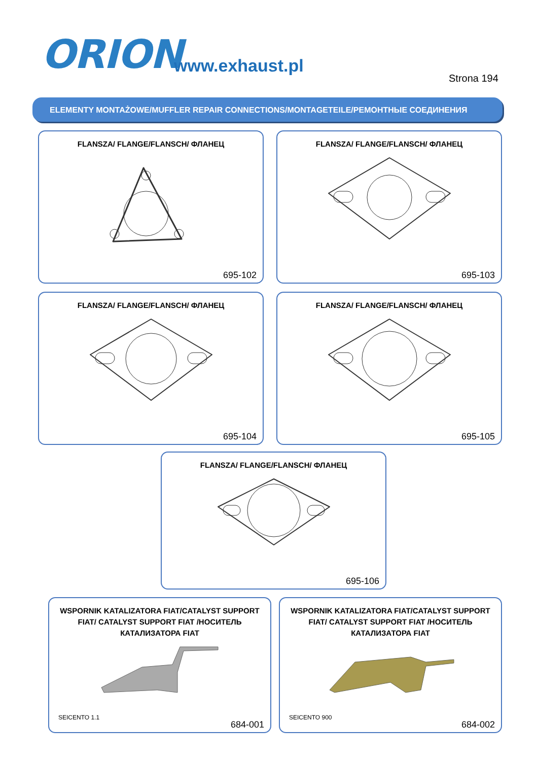ORION www.exhaust.pl
Strona 194
ELEMENTY MONTAŻOWE/MUFFLER REPAIR CONNECTIONS/MONTAGETEILE/РЕМОНТНЫЕ СОЕДИНЕНИЯ
FLANSZA/ FLANGE/FLANSCH/ ФЛАНЕЦ
695-102
FLANSZA/ FLANGE/FLANSCH/ ФЛАНЕЦ
695-103
FLANSZA/ FLANGE/FLANSCH/ ФЛАНЕЦ
695-104
FLANSZA/ FLANGE/FLANSCH/ ФЛАНЕЦ
695-105
FLANSZA/ FLANGE/FLANSCH/ ФЛАНЕЦ
695-106
WSPORNIK KATALIZATORA FIAT/CATALYST SUPPORT
FIAT/ CATALYST SUPPORT FIAT /НОСИТЕЛЬ
КАТАЛИЗАТОРА FIAT
SEICENTO 1.1
684-001
WSPORNIK KATALIZATORA FIAT/CATALYST SUPPORT
FIAT/ CATALYST SUPPORT FIAT /НОСИТЕЛЬ
КАТАЛИЗАТОРА FIAT
SEICENTO 900
684-002